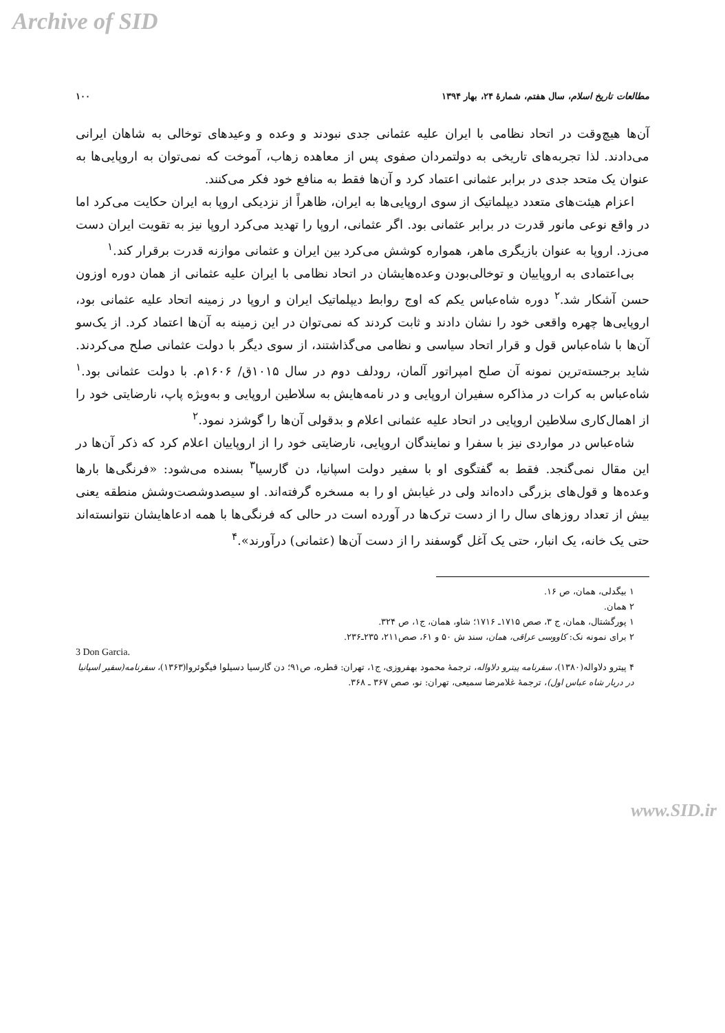Archive of SID
مطالعات تاریخ اسلام، سال هفتم، شمارهٔ ۲۴، بهار ۱۳۹۴ ۱۰۰
آن‌ها هیچ‌وقت در اتحاد نظامی با ایران علیه عثمانی جدی نبودند و وعده و وعیدهای توخالی به شاهان ایرانی می‌دادند. لذا تجربه‌های تاریخی به دولتمردان صفوی پس از معاهده زهاب، آموخت که نمی‌توان به اروپایی‌ها به عنوان یک متحد جدی در برابر عثمانی اعتماد کرد و آن‌ها فقط به منافع خود فکر می‌کنند.
اعزام هیئت‌های متعدد دیپلماتیک از سوی اروپایی‌ها به ایران، ظاهراً از نزدیکی اروپا به ایران حکایت می‌کرد اما در واقع نوعی مانور قدرت در برابر عثمانی بود. اگر عثمانی، اروپا را تهدید می‌کرد اروپا نیز به تقویت ایران دست می‌زد. اروپا به عنوان بازیگری ماهر، همواره کوشش می‌کرد بین ایران و عثمانی موازنه قدرت برقرار کند.<sup>۱</sup>
بی‌اعتمادی به اروپاییان و توخالی‌بودن وعده‌هایشان در اتحاد نظامی با ایران علیه عثمانی از همان دوره اوزون حسن آشکار شد.<sup>۲</sup> دوره شاه‌عباس یکم که اوج روابط دیپلماتیک ایران و اروپا در زمینه اتحاد علیه عثمانی بود، اروپایی‌ها چهره واقعی خود را نشان دادند و ثابت کردند که نمی‌توان در این زمینه به آن‌ها اعتماد کرد. از یک‌سو آن‌ها با شاه‌عباس قول و قرار اتحاد سیاسی و نظامی می‌گذاشتند، از سوی دیگر با دولت عثمانی صلح می‌کردند. شاید برجسته‌ترین نمونه آن صلح امپراتور آلمان، رودلف دوم در سال ۱۰۱۵ق/ ۱۶۰۶م. با دولت عثمانی بود.<sup>۱</sup> شاه‌عباس به کرات در مذاکره سفیران اروپایی و در نامه‌هایش به سلاطین اروپایی و به‌ویژه پاپ، نارضایتی خود را از اهمال‌کاری سلاطین اروپایی در اتحاد علیه عثمانی اعلام و بدقولی آن‌ها را گوشزد نمود.<sup>۲</sup>
شاه‌عباس در مواردی نیز با سفرا و نمایندگان اروپایی، نارضایتی خود را از اروپاییان اعلام کرد که ذکر آن‌ها در این مقال نمی‌گنجد. فقط به گفتگوی او با سفیر دولت اسپانیا، دن گارسیا<sup>۳</sup> بسنده می‌شود: «فرنگی‌ها بارها وعده‌ها و قول‌های بزرگی داده‌اند ولی در غیابش او را به مسخره گرفته‌اند. او سیصدوشصت‌وشش منطقه یعنی بیش از تعداد روزهای سال را از دست ترک‌ها در آورده است در حالی که فرنگی‌ها با همه ادعاهایشان نتوانسته‌اند حتی یک خانه، یک انبار، حتی یک آغل گوسفند را از دست آن‌ها (عثمانی) درآورند».<sup>۴</sup>
۱ بیگدلی، همان، ص ۱۶.
۲ همان.
۱ پورگشتال، همان، ج ۳، صص ۱۷۱۵ـ ۱۷۱۶؛ شاو، همان، ج۱، ص ۳۲۴.
۲ برای نمونه نک: کاووسی عراقی، همان، سند ش ۵۰ و ۶۱، صص۲۱۱، ۲۳۵ـ۲۳۶.
3 Don Garcia.
۴ پیترو دلاواله(۱۳۸۰)، سفرنامه پیترو دلاواله، ترجمهٔ محمود بهفروزی، ج۱، تهران: قطره، ص۹۱؛ دن گارسیا دسیلوا فیگوئروا(۱۳۶۳)، سفرنامه(سفیر اسپانیا در دربار شاه عباس اول)، ترجمهٔ غلامرضا سمیعی، تهران: نو، صص ۳۶۷ ـ ۳۶۸.
www.SID.ir